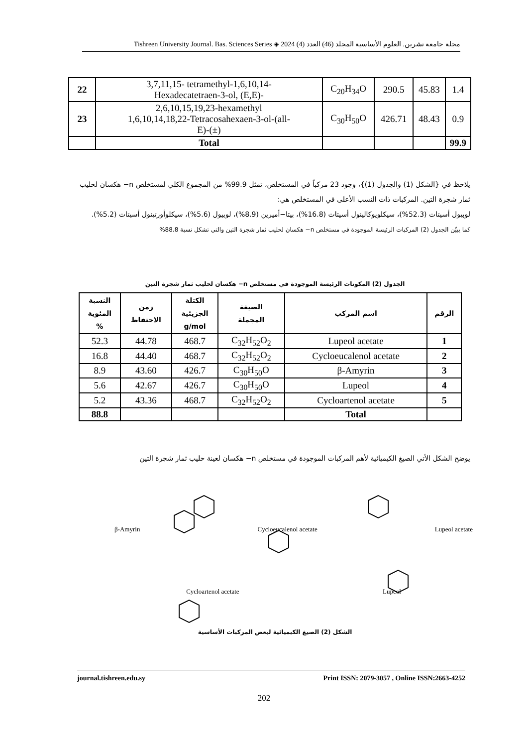مجلة جامعة تشرين. العلوم الأساسية المجلد (46) العدد (4) 2024 ◈ Tishreen University Journal. Bas. Sciences Series
| 22 | 3,7,11,15- tetramethyl-1,6,10,14- Hexadecatetraen-3-ol, (E,E)- | C<sub>20</sub>H<sub>34</sub>O | 290.5 | 45.83 | 1.4 |
| 23 | 2,6,10,15,19,23-hexamethyl 1,6,10,14,18,22-Tetracosahexaen-3-ol-(all- E)-(±) | C<sub>30</sub>H<sub>50</sub>O | 426.71 | 48.43 | 0.9 |
| | Total | | | | 99.9 |
يلاحظ في {الشكل (1) والجدول (1)}، وجود 23 مركباً في المستخلص، تمثل 99.9% من المجموع الكلي لمستخلص n− هكسان لحليب ثمار شجرة التين. المركبات ذات النسب الأعلى في المستخلص هي:
لوبيول أسيتات (52.3%)، سيكلويوكالينول أسيتات (16.8%)، بيتا−أميرين (8.9%)، لوبيول (5.6%)، سيكلوأورتينول أسيتات (5.2%).
كما يبيّن الجدول (2) المركبات الرئيسة الموجودة في مستخلص n− هكسان لحليب ثمار شجرة التين والتي تشكل نسبة 88.8%
الجدول (2) المكونات الرئيسة الموجودة في مستخلص n− هكسان لحليب ثمار شجرة التين
| الرقم | اسم المركب | الصيغة المجملة | الكتلة الجزيئية g/mol | زمن الاحتفاظ | النسبة المئوية % |
| --- | --- | --- | --- | --- | --- |
| 1 | Lupeol acetate | C<sub>32</sub>H<sub>52</sub>O<sub>2</sub> | 468.7 | 44.78 | 52.3 |
| 2 | Cycloeucalenol acetate | C<sub>32</sub>H<sub>52</sub>O<sub>2</sub> | 468.7 | 44.40 | 16.8 |
| 3 | β-Amyrin | C<sub>30</sub>H<sub>50</sub>O | 426.7 | 43.60 | 8.9 |
| 4 | Lupeol | C<sub>30</sub>H<sub>50</sub>O | 426.7 | 42.67 | 5.6 |
| 5 | Cycloartenol acetate | C<sub>32</sub>H<sub>52</sub>O<sub>2</sub> | 468.7 | 43.36 | 5.2 |
| | Total | | | | 88.8 |
يوضح الشكل الأتي الصيغ الكيميائية لأهم المركبات الموجودة في مستخلص n− هكسان لعينة حليب ثمار شجرة التين
β-Amyrin Cycloeucalenol acetate Lupeol acetate
Cycloartenol acetate Lupeol
الشكل (2) الصيغ الكيميائية لبعض المركبات الأساسية
journal.tishreen.edu.sy Print ISSN: 2079-3057 , Online ISSN:2663-4252
202